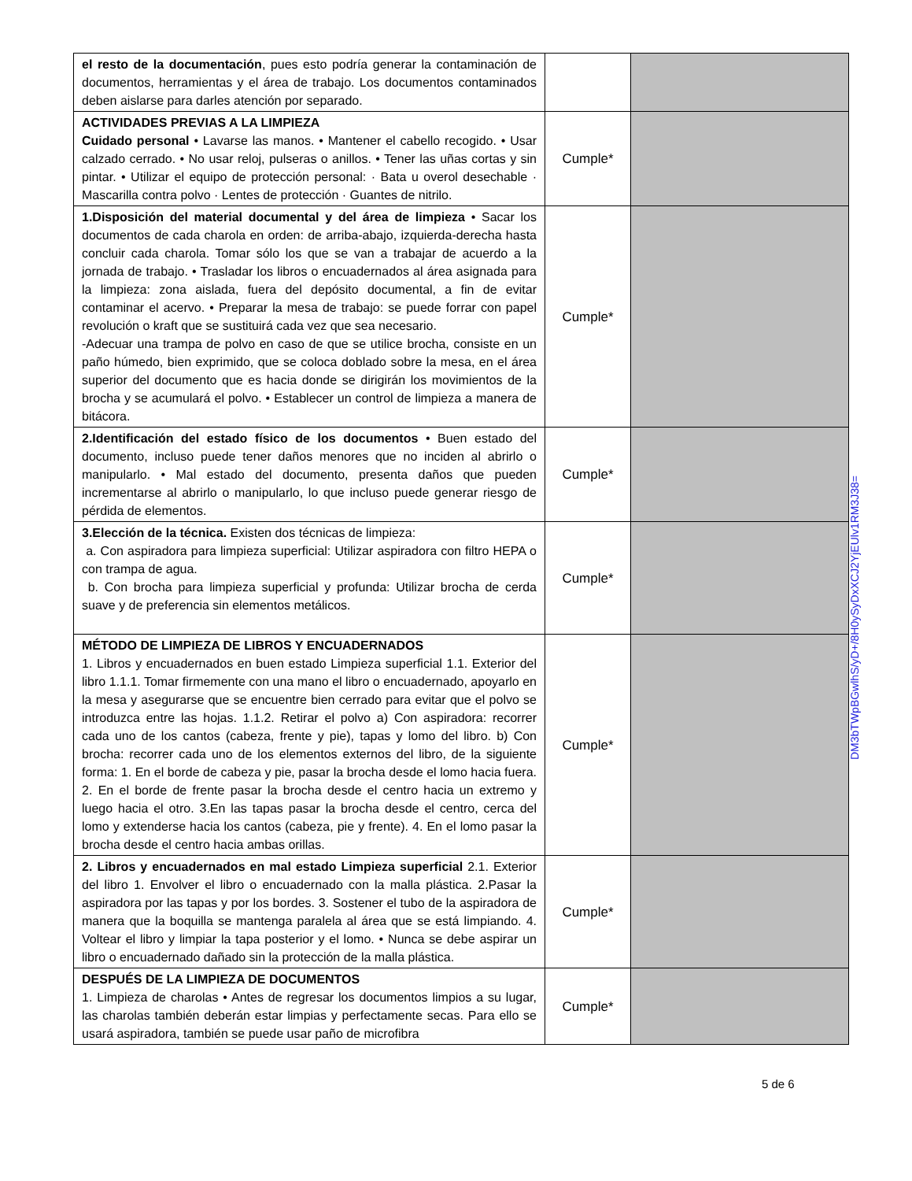| el resto de la documentación , pues esto podría generar la contaminación de documentos, herramientas y el área de trabajo. Los documentos contaminados deben aislarse para darles atención por separado. | | |
| ACTIVIDADES PREVIAS A LA LIMPIEZA Cuidado personal • Lavarse las manos. • Mantener el cabello recogido. • Usar calzado cerrado. • No usar reloj, pulseras o anillos. • Tener las uñas cortas y sin pintar. • Utilizar el equipo de protección personal: · Bata u overol desechable · Mascarilla contra polvo · Lentes de protección · Guantes de nitrilo. | Cumple* | |
| 1.Disposición del material documental y del área de limpieza • Sacar los documentos de cada charola en orden: de arriba-abajo, izquierda-derecha hasta concluir cada charola. Tomar sólo los que se van a trabajar de acuerdo a la jornada de trabajo. • Trasladar los libros o encuadernados al área asignada para la limpieza: zona aislada, fuera del depósito documental, a fin de evitar contaminar el acervo. • Preparar la mesa de trabajo: se puede forrar con papel revolución o kraft que se sustituirá cada vez que sea necesario. -Adecuar una trampa de polvo en caso de que se utilice brocha, consiste en un paño húmedo, bien exprimido, que se coloca doblado sobre la mesa, en el área superior del documento que es hacia donde se dirigirán los movimientos de la brocha y se acumulará el polvo. • Establecer un control de limpieza a manera de bitácora. | Cumple* | |
| 2.Identificación del estado físico de los documentos • Buen estado del documento, incluso puede tener daños menores que no inciden al abrirlo o manipularlo. • Mal estado del documento, presenta daños que pueden incrementarse al abrirlo o manipularlo, lo que incluso puede generar riesgo de pérdida de elementos. | Cumple* | |
| 3.Elección de la técnica. Existen dos técnicas de limpieza: a. Con aspiradora para limpieza superficial: Utilizar aspiradora con filtro HEPA o con trampa de agua. b. Con brocha para limpieza superficial y profunda: Utilizar brocha de cerda suave y de preferencia sin elementos metálicos. | Cumple* | |
| MÉTODO DE LIMPIEZA DE LIBROS Y ENCUADERNADOS 1. Libros y encuadernados en buen estado Limpieza superficial 1.1. Exterior del libro 1.1.1. Tomar firmemente con una mano el libro o encuadernado, apoyarlo en la mesa y asegurarse que se encuentre bien cerrado para evitar que el polvo se introduzca entre las hojas. 1.1.2. Retirar el polvo a) Con aspiradora: recorrer cada uno de los cantos (cabeza, frente y pie), tapas y lomo del libro. b) Con brocha: recorrer cada uno de los elementos externos del libro, de la siguiente forma: 1. En el borde de cabeza y pie, pasar la brocha desde el lomo hacia fuera. 2. En el borde de frente pasar la brocha desde el centro hacia un extremo y luego hacia el otro. 3.En las tapas pasar la brocha desde el centro, cerca del lomo y extenderse hacia los cantos (cabeza, pie y frente). 4. En el lomo pasar la brocha desde el centro hacia ambas orillas. | Cumple* | |
| 2. Libros y encuadernados en mal estado Limpieza superficial 2.1. Exterior del libro 1. Envolver el libro o encuadernado con la malla plástica. 2.Pasar la aspiradora por las tapas y por los bordes. 3. Sostener el tubo de la aspiradora de manera que la boquilla se mantenga paralela al área que se está limpiando. 4. Voltear el libro y limpiar la tapa posterior y el lomo. • Nunca se debe aspirar un libro o encuadernado dañado sin la protección de la malla plástica. | Cumple* | |
| DESPUÉS DE LA LIMPIEZA DE DOCUMENTOS 1. Limpieza de charolas • Antes de regresar los documentos limpios a su lugar, las charolas también deberán estar limpias y perfectamente secas. Para ello se usará aspiradora, también se puede usar paño de microfibra | Cumple* | |
DM3bTWpBGwlhS/yD+/8H0ySyDxXCJ2YjEUlv1RM3J38=
5 de 6